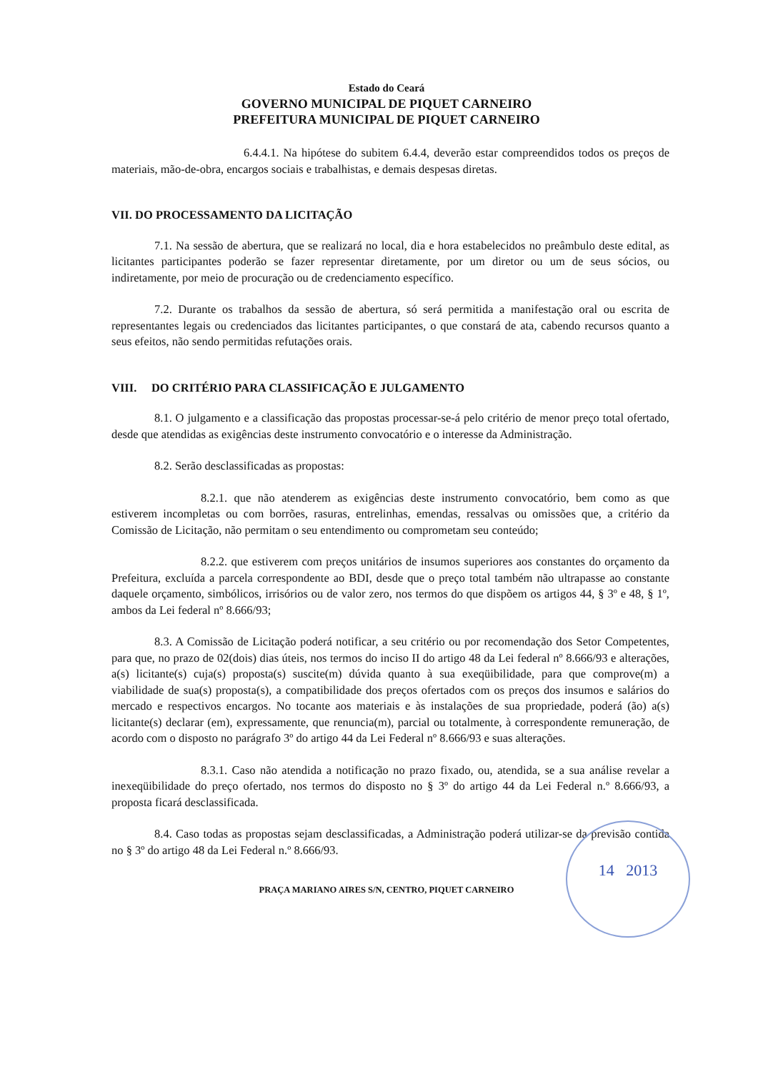Estado do Ceará
GOVERNO MUNICIPAL DE PIQUET CARNEIRO
PREFEITURA MUNICIPAL DE PIQUET CARNEIRO
6.4.4.1. Na hipótese do subitem 6.4.4, deverão estar compreendidos todos os preços de materiais, mão-de-obra, encargos sociais e trabalhistas, e demais despesas diretas.
VII. DO PROCESSAMENTO DA LICITAÇÃO
7.1. Na sessão de abertura, que se realizará no local, dia e hora estabelecidos no preâmbulo deste edital, as licitantes participantes poderão se fazer representar diretamente, por um diretor ou um de seus sócios, ou indiretamente, por meio de procuração ou de credenciamento específico.
7.2. Durante os trabalhos da sessão de abertura, só será permitida a manifestação oral ou escrita de representantes legais ou credenciados das licitantes participantes, o que constará de ata, cabendo recursos quanto a seus efeitos, não sendo permitidas refutações orais.
VIII. DO CRITÉRIO PARA CLASSIFICAÇÃO E JULGAMENTO
8.1. O julgamento e a classificação das propostas processar-se-á pelo critério de menor preço total ofertado, desde que atendidas as exigências deste instrumento convocatório e o interesse da Administração.
8.2. Serão desclassificadas as propostas:
8.2.1. que não atenderem as exigências deste instrumento convocatório, bem como as que estiverem incompletas ou com borrões, rasuras, entrelinhas, emendas, ressalvas ou omissões que, a critério da Comissão de Licitação, não permitam o seu entendimento ou comprometam seu conteúdo;
8.2.2. que estiverem com preços unitários de insumos superiores aos constantes do orçamento da Prefeitura, excluída a parcela correspondente ao BDI, desde que o preço total também não ultrapasse ao constante daquele orçamento, simbólicos, irrisórios ou de valor zero, nos termos do que dispõem os artigos 44, § 3º e 48, § 1º, ambos da Lei federal nº 8.666/93;
8.3. A Comissão de Licitação poderá notificar, a seu critério ou por recomendação dos Setor Competentes, para que, no prazo de 02(dois) dias úteis, nos termos do inciso II do artigo 48 da Lei federal nº 8.666/93 e alterações, a(s) licitante(s) cuja(s) proposta(s) suscite(m) dúvida quanto à sua exeqüibilidade, para que comprove(m) a viabilidade de sua(s) proposta(s), a compatibilidade dos preços ofertados com os preços dos insumos e salários do mercado e respectivos encargos. No tocante aos materiais e às instalações de sua propriedade, poderá (ão) a(s) licitante(s) declarar (em), expressamente, que renuncia(m), parcial ou totalmente, à correspondente remuneração, de acordo com o disposto no parágrafo 3º do artigo 44 da Lei Federal nº 8.666/93 e suas alterações.
8.3.1. Caso não atendida a notificação no prazo fixado, ou, atendida, se a sua análise revelar a inexeqüibilidade do preço ofertado, nos termos do disposto no § 3º do artigo 44 da Lei Federal n.º 8.666/93, a proposta ficará desclassificada.
8.4. Caso todas as propostas sejam desclassificadas, a Administração poderá utilizar-se da previsão contida no § 3º do artigo 48 da Lei Federal n.º 8.666/93.
14 2013
PRAÇA MARIANO AIRES S/N, CENTRO, PIQUET CARNEIRO